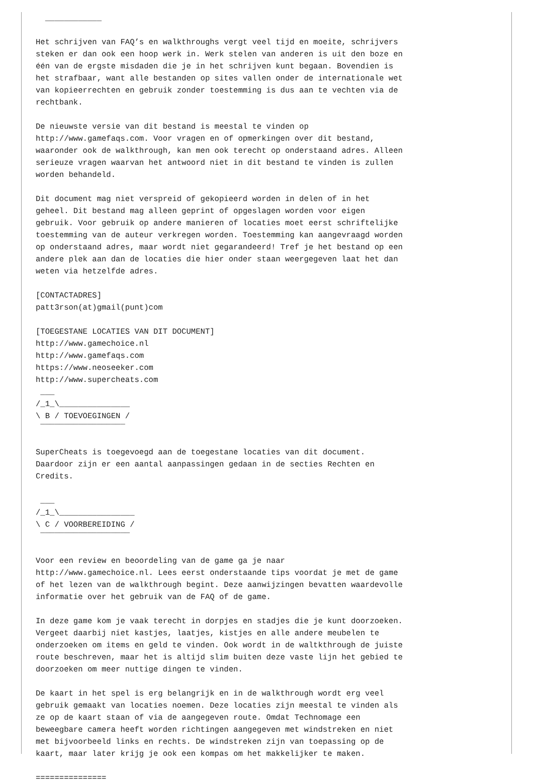____________

Het schrijven van FAQ’s en walkthroughs vergt veel tijd en moeite, schrijvers
steken er dan ook een hoop werk in. Werk stelen van anderen is uit den boze en
één van de ergste misdaden die je in het schrijven kunt begaan. Bovendien is
het strafbaar, want alle bestanden op sites vallen onder de internationale wet
van kopieerrechten en gebruik zonder toestemming is dus aan te vechten via de
rechtbank.

De nieuwste versie van dit bestand is meestal te vinden op
http://www.gamefaqs.com. Voor vragen en of opmerkingen over dit bestand,
waaronder ook de walkthrough, kan men ook terecht op onderstaand adres. Alleen
serieuze vragen waarvan het antwoord niet in dit bestand te vinden is zullen
worden behandeld.

Dit document mag niet verspreid of gekopieerd worden in delen of in het
geheel. Dit bestand mag alleen geprint of opgeslagen worden voor eigen
gebruik. Voor gebruik op andere manieren of locaties moet eerst schriftelijke
toestemming van de auteur verkregen worden. Toestemming kan aangevraagd worden
op onderstaand adres, maar wordt niet gegarandeerd! Tref je het bestand op een
andere plek aan dan de locaties die hier onder staan weergegeven laat het dan
weten via hetzelfde adres.

[CONTACTADRES]
patt3rson(at)gmail(punt)com

[TOEGESTANE LOCATIES VAN DIT DOCUMENT]
http://www.gamechoice.nl
http://www.gamefaqs.com
https://www.neoseeker.com
http://www.supercheats.com
 ___
/_1_\_______________
\ B / TOEVOEGINGEN /
 ¯¯¯¯¯¯¯¯¯¯¯¯¯¯¯¯¯¯

SuperCheats is toegevoegd aan de toegestane locaties van dit document.
Daardoor zijn er een aantal aanpassingen gedaan in de secties Rechten en
Credits.

 ___
/_1_\________________
\ C / VOORBEREIDING /
 ¯¯¯¯¯¯¯¯¯¯¯¯¯¯¯¯¯¯¯

Voor een review en beoordeling van de game ga je naar
http://www.gamechoice.nl. Lees eerst onderstaande tips voordat je met de game
of het lezen van de walkthrough begint. Deze aanwijzingen bevatten waardevolle
informatie over het gebruik van de FAQ of de game.

In deze game kom je vaak terecht in dorpjes en stadjes die je kunt doorzoeken.
Vergeet daarbij niet kastjes, laatjes, kistjes en alle andere meubelen te
onderzoeken om items en geld te vinden. Ook wordt in de waltkthrough de juiste
route beschreven, maar het is altijd slim buiten deze vaste lijn het gebied te
doorzoeken om meer nuttige dingen te vinden.

De kaart in het spel is erg belangrijk en in de walkthrough wordt erg veel
gebruik gemaakt van locaties noemen. Deze locaties zijn meestal te vinden als
ze op de kaart staan of via de aangegeven route. Omdat Technomage een
beweegbare camera heeft worden richtingen aangegeven met windstreken en niet
met bijvoorbeeld links en rechts. De windstreken zijn van toepassing op de
kaart, maar later krijg je ook een kompas om het makkelijker te maken.

===============